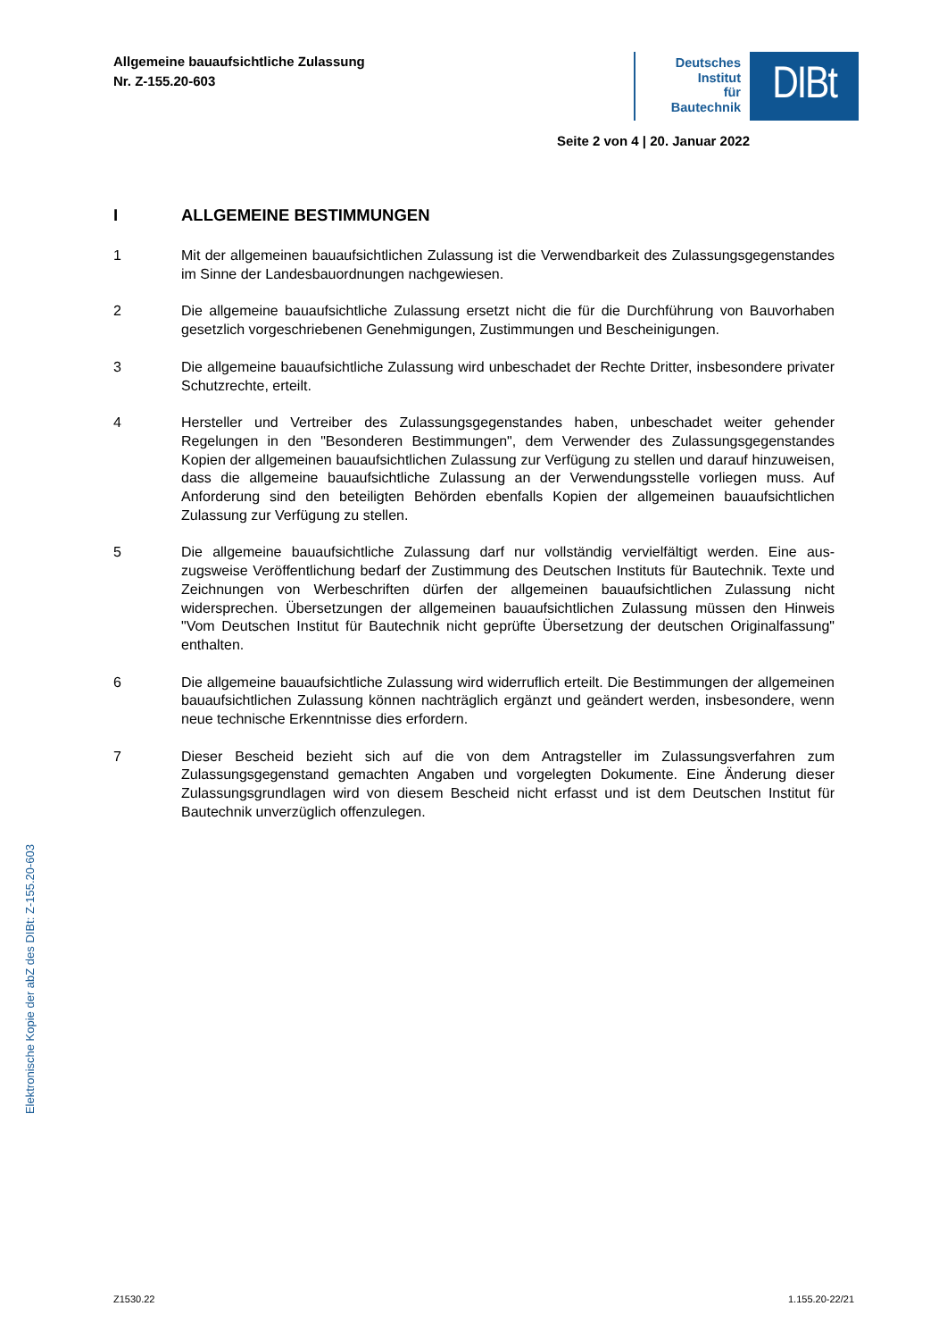Allgemeine bauaufsichtliche Zulassung
Nr. Z-155.20-603
Deutsches
Institut
für
Bautechnik
DIBt
Seite 2 von 4 | 20. Januar 2022
I ALLGEMEINE BESTIMMUNGEN
1 Mit der allgemeinen bauaufsichtlichen Zulassung ist die Verwendbarkeit des Zulassungs­gegenstandes im Sinne der Landesbauordnungen nachgewiesen.
2 Die allgemeine bauaufsichtliche Zulassung ersetzt nicht die für die Durchführung von Bauvor­haben gesetzlich vorgeschriebenen Genehmigungen, Zustimmungen und Bescheinigungen.
3 Die allgemeine bauaufsichtliche Zulassung wird unbeschadet der Rechte Dritter, insbe­sondere privater Schutzrechte, erteilt.
4 Hersteller und Vertreiber des Zulassungsgegenstandes haben, unbeschadet weiter gehender Regelungen in den "Besonderen Bestimmungen", dem Verwender des Zulassungsgegen­standes Kopien der allgemeinen bauaufsichtlichen Zulassung zur Verfügung zu stellen und darauf hinzuweisen, dass die allgemeine bauaufsichtliche Zulassung an der Verwendungs­stelle vorliegen muss. Auf Anforderung sind den beteiligten Behörden ebenfalls Kopien der allgemeinen bauaufsichtlichen Zulassung zur Verfügung zu stellen.
5 Die allgemeine bauaufsichtliche Zulassung darf nur vollständig vervielfältigt werden. Eine aus­zugsweise Veröffentlichung bedarf der Zustimmung des Deutschen Instituts für Bautechnik. Texte und Zeichnungen von Werbeschriften dürfen der allgemeinen bauaufsichtlichen Zulassung nicht widersprechen. Übersetzungen der allgemeinen bauaufsichtlichen Zulassung müssen den Hinweis "Vom Deutschen Institut für Bautechnik nicht geprüfte Übersetzung der deutschen Originalfassung" enthalten.
6 Die allgemeine bauaufsichtliche Zulassung wird widerruflich erteilt. Die Bestimmungen der allgemeinen bauaufsichtlichen Zulassung können nachträglich ergänzt und geändert werden, insbesondere, wenn neue technische Erkenntnisse dies erfordern.
7 Dieser Bescheid bezieht sich auf die von dem Antragsteller im Zulassungsverfahren zum Zulassungsgegenstand gemachten Angaben und vorgelegten Dokumente. Eine Änderung dieser Zulassungsgrundlagen wird von diesem Bescheid nicht erfasst und ist dem Deutschen Institut für Bautechnik unverzüglich offenzulegen.
Z1530.22 1.155.20-22/21
Elektronische Kopie der abZ des DIBt: Z-155.20-603